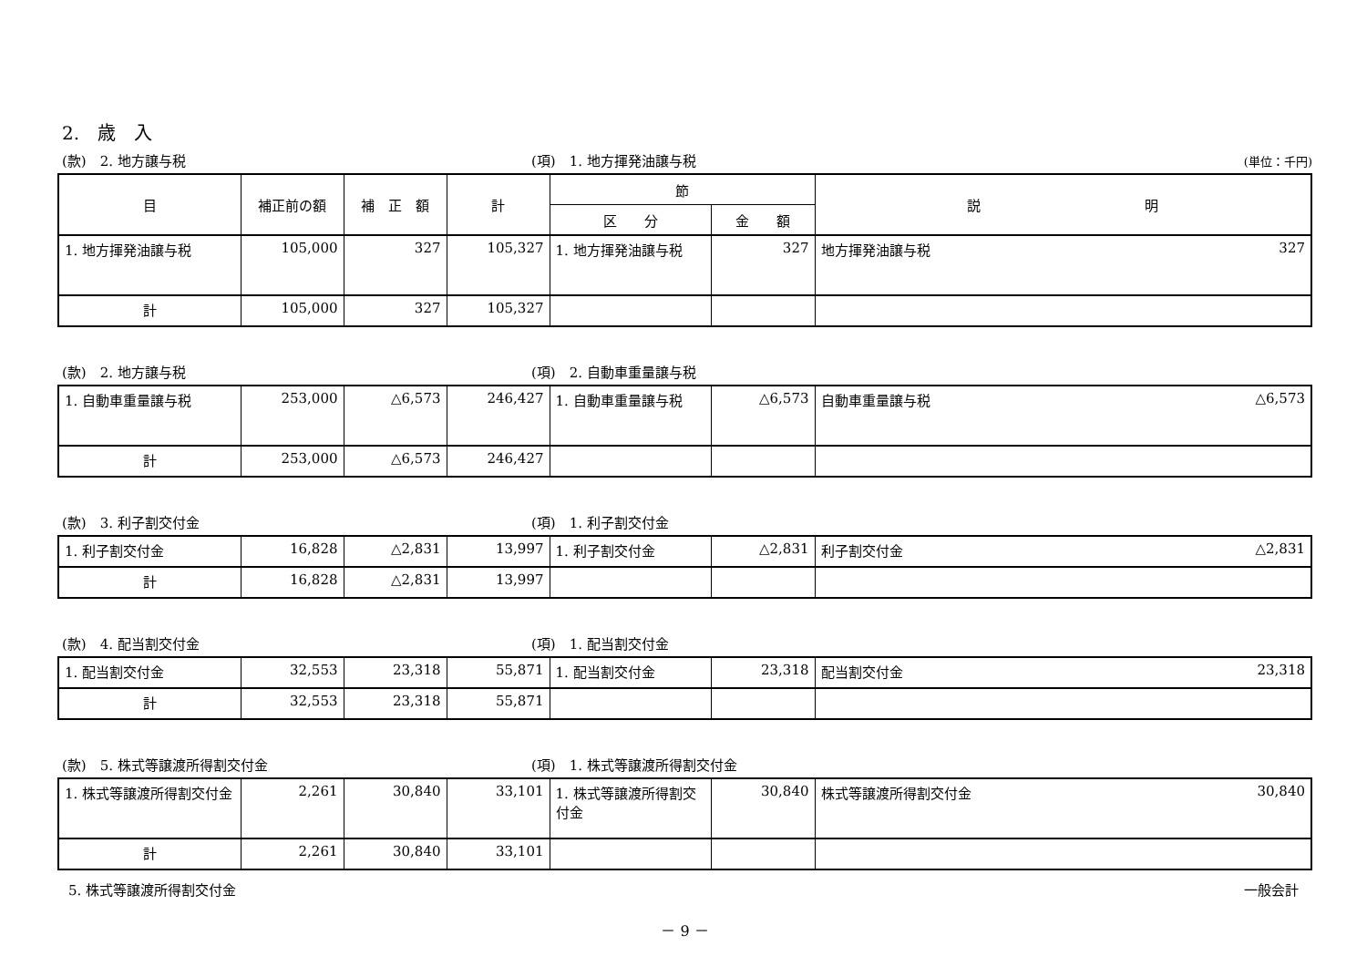2.　歳　入
(款)　2. 地方譲与税 (項)　1. 地方揮発油譲与税 (単位：千円)
| 目 | 補正前の額 | 補 正 額 | 計 | 節 | | 説 明 |
| --- | --- | --- | --- | --- | --- | --- |
| | | | | 区 分 | 金 額 | |
| 1. 地方揮発油譲与税 | 105,000 | 327 | 105,327 | 1. 地方揮発油譲与税 | 327 | 地方揮発油譲与税 327 |
| 計 | 105,000 | 327 | 105,327 | | | |
(款)　2. 地方譲与税 (項)　2. 自動車重量譲与税
| 1. 自動車重量譲与税 | 253,000 | △6,573 | 246,427 | 1. 自動車重量譲与税 | △6,573 | 自動車重量譲与税 △6,573 |
| 計 | 253,000 | △6,573 | 246,427 | | | |
(款)　3. 利子割交付金 (項)　1. 利子割交付金
| 1. 利子割交付金 | 16,828 | △2,831 | 13,997 | 1. 利子割交付金 | △2,831 | 利子割交付金 △2,831 |
| 計 | 16,828 | △2,831 | 13,997 | | | |
(款)　4. 配当割交付金 (項)　1. 配当割交付金
| 1. 配当割交付金 | 32,553 | 23,318 | 55,871 | 1. 配当割交付金 | 23,318 | 配当割交付金 23,318 |
| 計 | 32,553 | 23,318 | 55,871 | | | |
(款)　5. 株式等譲渡所得割交付金 (項)　1. 株式等譲渡所得割交付金
| 1. 株式等譲渡所得割交付金 | 2,261 | 30,840 | 33,101 | 1. 株式等譲渡所得割交付金 | 30,840 | 株式等譲渡所得割交付金 30,840 |
| 計 | 2,261 | 30,840 | 33,101 | | | |
5. 株式等譲渡所得割交付金 一般会計
－ 9 －